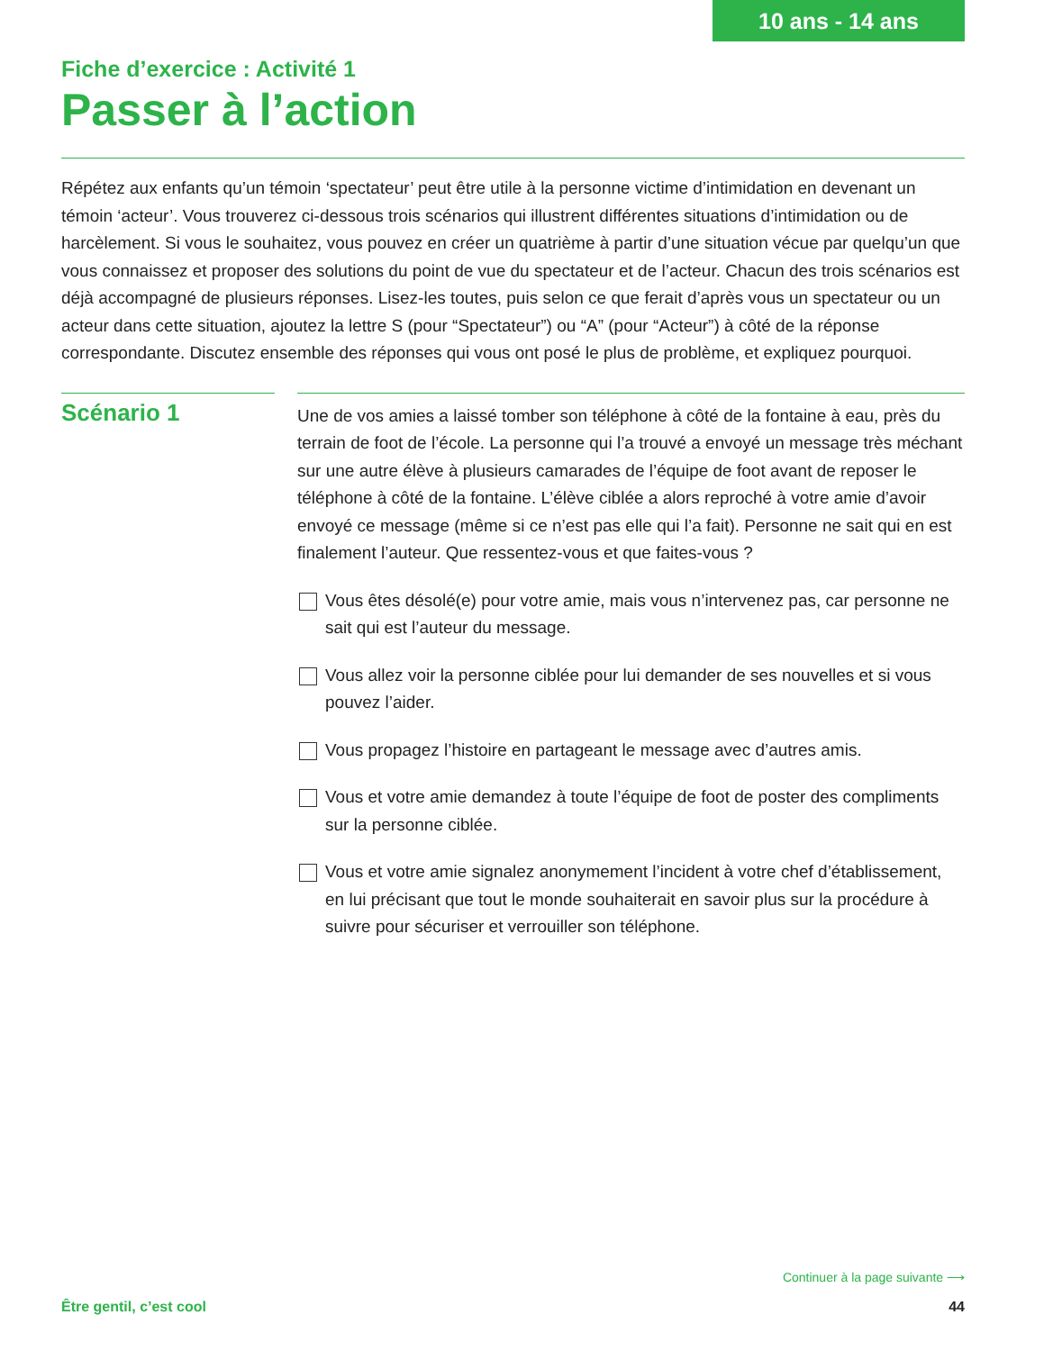10 ans - 14 ans
Fiche d’exercice : Activité 1
Passer à l’action
Répétez aux enfants qu’un témoin ‘spectateur’ peut être utile à la personne victime d’intimidation en devenant un témoin ‘acteur’. Vous trouverez ci-dessous trois scénarios qui illustrent différentes situations d’intimidation ou de harcèlement. Si vous le souhaitez, vous pouvez en créer un quatrième à partir d’une situation vécue par quelqu’un que vous connaissez et proposer des solutions du point de vue du spectateur et de l’acteur. Chacun des trois scénarios est déjà accompagné de plusieurs réponses. Lisez-les toutes, puis selon ce que ferait d’après vous un spectateur ou un acteur dans cette situation, ajoutez la lettre S (pour “Spectateur”) ou “A” (pour “Acteur”) à côté de la réponse correspondante. Discutez ensemble des réponses qui vous ont posé le plus de problème, et expliquez pourquoi.
Scénario 1
Une de vos amies a laissé tomber son téléphone à côté de la fontaine à eau, près du terrain de foot de l’école. La personne qui l’a trouvé a envoyé un message très méchant sur une autre élève à plusieurs camarades de l’équipe de foot avant de reposer le téléphone à côté de la fontaine. L’élève ciblée a alors reproché à votre amie d’avoir envoyé ce message (même si ce n’est pas elle qui l’a fait). Personne ne sait qui en est finalement l’auteur. Que ressentez-vous et que faites-vous ?
Vous êtes désolé(e) pour votre amie, mais vous n’intervenez pas, car personne ne sait qui est l’auteur du message.
Vous allez voir la personne ciblée pour lui demander de ses nouvelles et si vous pouvez l’aider.
Vous propagez l’histoire en partageant le message avec d’autres amis.
Vous et votre amie demandez à toute l’équipe de foot de poster des compliments sur la personne ciblée.
Vous et votre amie signalez anonymement l’incident à votre chef d’établissement, en lui précisant que tout le monde souhaiterait en savoir plus sur la procédure à suivre pour sécuriser et verrouiller son téléphone.
Continuer à la page suivante ⟶
Être gentil, c’est cool 44